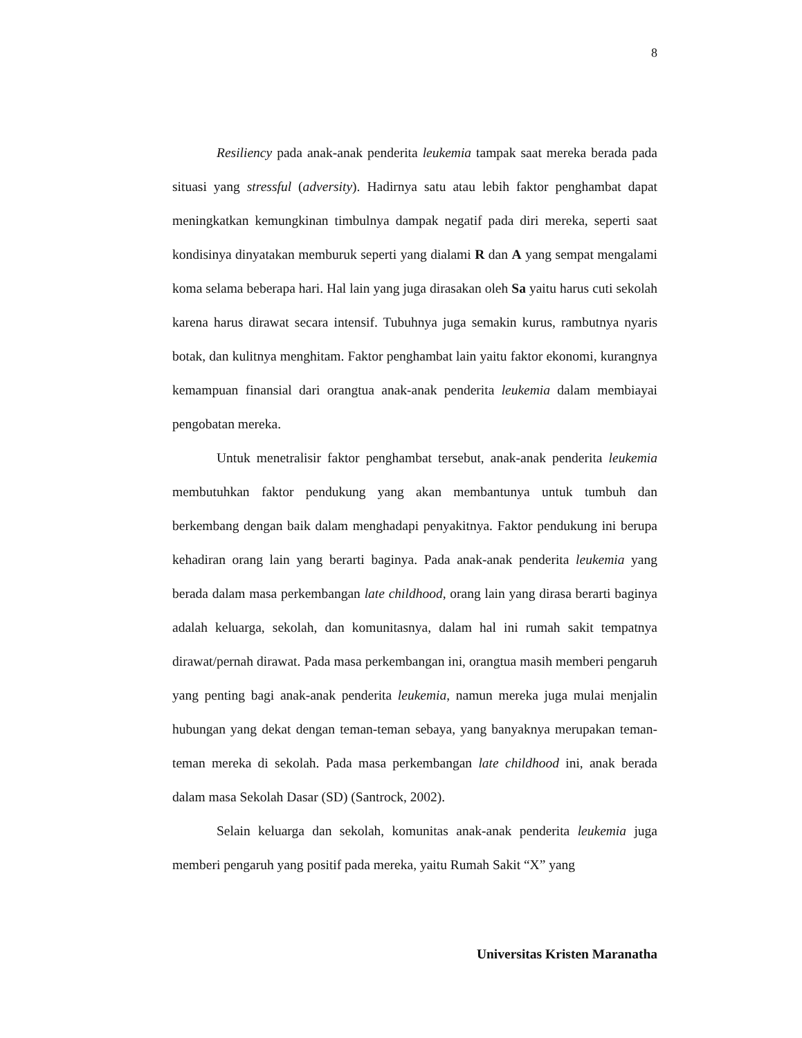8
Resiliency pada anak-anak penderita leukemia tampak saat mereka berada pada situasi yang stressful (adversity). Hadirnya satu atau lebih faktor penghambat dapat meningkatkan kemungkinan timbulnya dampak negatif pada diri mereka, seperti saat kondisinya dinyatakan memburuk seperti yang dialami R dan A yang sempat mengalami koma selama beberapa hari. Hal lain yang juga dirasakan oleh Sa yaitu harus cuti sekolah karena harus dirawat secara intensif. Tubuhnya juga semakin kurus, rambutnya nyaris botak, dan kulitnya menghitam. Faktor penghambat lain yaitu faktor ekonomi, kurangnya kemampuan finansial dari orangtua anak-anak penderita leukemia dalam membiayai pengobatan mereka.
Untuk menetralisir faktor penghambat tersebut, anak-anak penderita leukemia membutuhkan faktor pendukung yang akan membantunya untuk tumbuh dan berkembang dengan baik dalam menghadapi penyakitnya. Faktor pendukung ini berupa kehadiran orang lain yang berarti baginya. Pada anak-anak penderita leukemia yang berada dalam masa perkembangan late childhood, orang lain yang dirasa berarti baginya adalah keluarga, sekolah, dan komunitasnya, dalam hal ini rumah sakit tempatnya dirawat/pernah dirawat. Pada masa perkembangan ini, orangtua masih memberi pengaruh yang penting bagi anak-anak penderita leukemia, namun mereka juga mulai menjalin hubungan yang dekat dengan teman-teman sebaya, yang banyaknya merupakan teman-teman mereka di sekolah. Pada masa perkembangan late childhood ini, anak berada dalam masa Sekolah Dasar (SD) (Santrock, 2002).
Selain keluarga dan sekolah, komunitas anak-anak penderita leukemia juga memberi pengaruh yang positif pada mereka, yaitu Rumah Sakit “X” yang
Universitas Kristen Maranatha